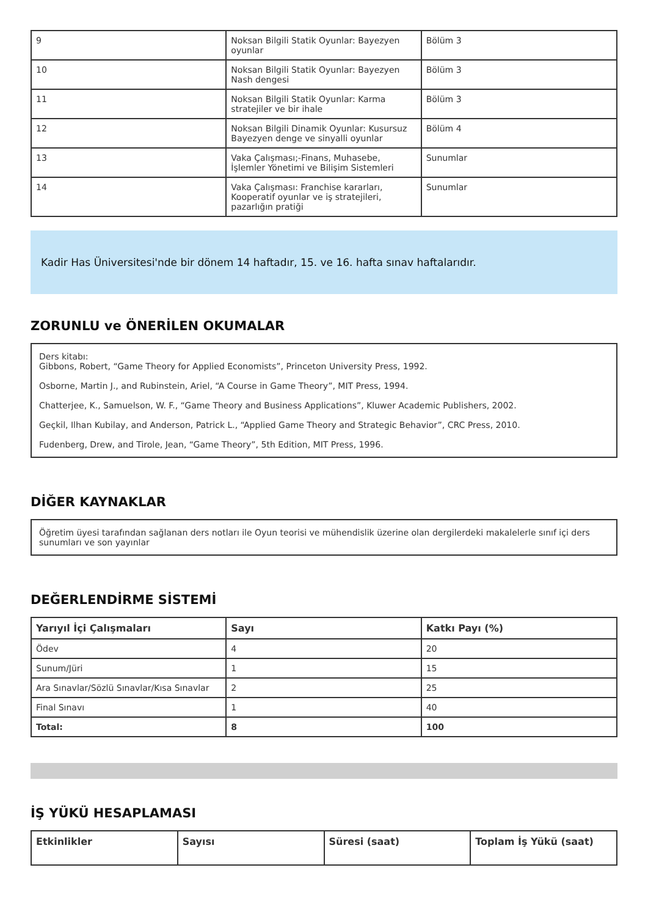| 9 | Noksan Bilgili Statik Oyunlar: Bayezyen oyunlar | Bölüm 3 |
| 10 | Noksan Bilgili Statik Oyunlar: Bayezyen Nash dengesi | Bölüm 3 |
| 11 | Noksan Bilgili Statik Oyunlar: Karma stratejiler ve bir ihale | Bölüm 3 |
| 12 | Noksan Bilgili Dinamik Oyunlar: Kusursuz Bayezyen denge ve sinyalli oyunlar | Bölüm 4 |
| 13 | Vaka Çalışması;-Finans, Muhasebe, İşlemler Yönetimi ve Bilişim Sistemleri | Sunumlar |
| 14 | Vaka Çalışması: Franchise kararları, Kooperatif oyunlar ve iş stratejileri, pazarlığın pratiği | Sunumlar |
Kadir Has Üniversitesi'nde bir dönem 14 haftadır, 15. ve 16. hafta sınav haftalarıdır.
ZORUNLU ve ÖNERİLEN OKUMALAR
Ders kitabı:
Gibbons, Robert, “Game Theory for Applied Economists”, Princeton University Press, 1992.
Osborne, Martin J., and Rubinstein, Ariel, “A Course in Game Theory”, MIT Press, 1994.
Chatterjee, K., Samuelson, W. F., “Game Theory and Business Applications”, Kluwer Academic Publishers, 2002.
Geçkil, Ilhan Kubilay, and Anderson, Patrick L., “Applied Game Theory and Strategic Behavior”, CRC Press, 2010.
Fudenberg, Drew, and Tirole, Jean, “Game Theory”, 5th Edition, MIT Press, 1996.
DİĞER KAYNAKLAR
Öğretim üyesi tarafından sağlanan ders notları ile Oyun teorisi ve mühendislik üzerine olan dergilerdeki makalelerle sınıf içi ders sunumları ve son yayınlar
DEĞERLENDİRME SİSTEMİ
| Yarıyıl İçi Çalışmaları | Sayı | Katkı Payı (%) |
| --- | --- | --- |
| Ödev | 4 | 20 |
| Sunum/Jüri | 1 | 15 |
| Ara Sınavlar/Sözlü Sınavlar/Kısa Sınavlar | 2 | 25 |
| Final Sınavı | 1 | 40 |
| Total: | 8 | 100 |
İŞ YÜKÜ HESAPLAMASI
| Etkinlikler | Sayısı | Süresi (saat) | Toplam İş Yükü (saat) |
| --- | --- | --- | --- |